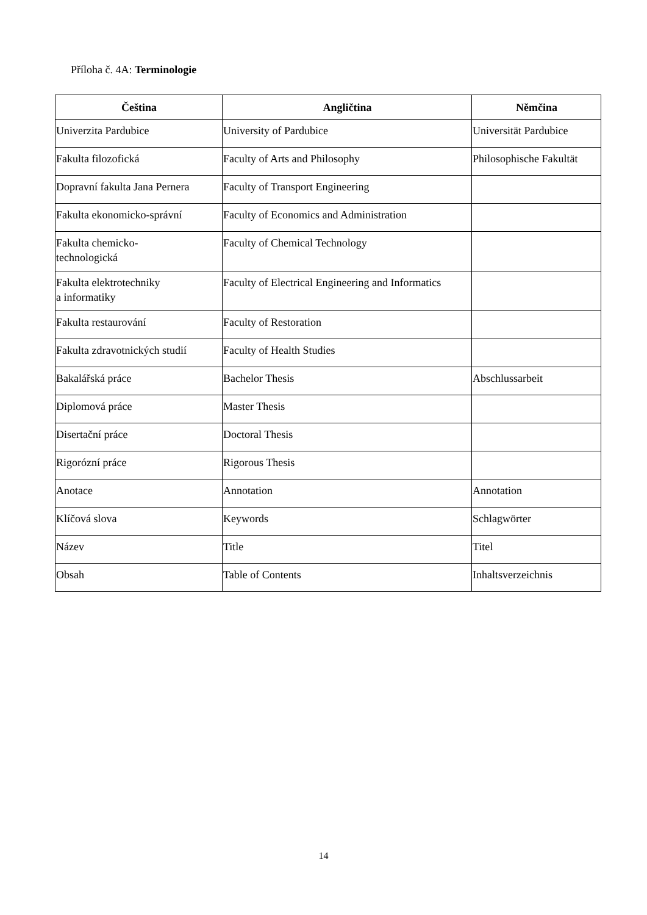Příloha č. 4A: Terminologie
| Čeština | Angličtina | Němčina |
| --- | --- | --- |
| Univerzita Pardubice | University of Pardubice | Universität Pardubice |
| Fakulta filozofická | Faculty of Arts and Philosophy | Philosophische Fakultät |
| Dopravní fakulta Jana Pernera | Faculty of Transport Engineering | |
| Fakulta ekonomicko-správní | Faculty of Economics and Administration | |
| Fakulta chemicko- technologická | Faculty of Chemical Technology | |
| Fakulta elektrotechniky a informatiky | Faculty of Electrical Engineering and Informatics | |
| Fakulta restaurování | Faculty of Restoration | |
| Fakulta zdravotnických studií | Faculty of Health Studies | |
| Bakalářská práce | Bachelor Thesis | Abschlussarbeit |
| Diplomová práce | Master Thesis | |
| Disertační práce | Doctoral Thesis | |
| Rigorózní práce | Rigorous Thesis | |
| Anotace | Annotation | Annotation |
| Klíčová slova | Keywords | Schlagwörter |
| Název | Title | Titel |
| Obsah | Table of Contents | Inhaltsverzeichnis |
14